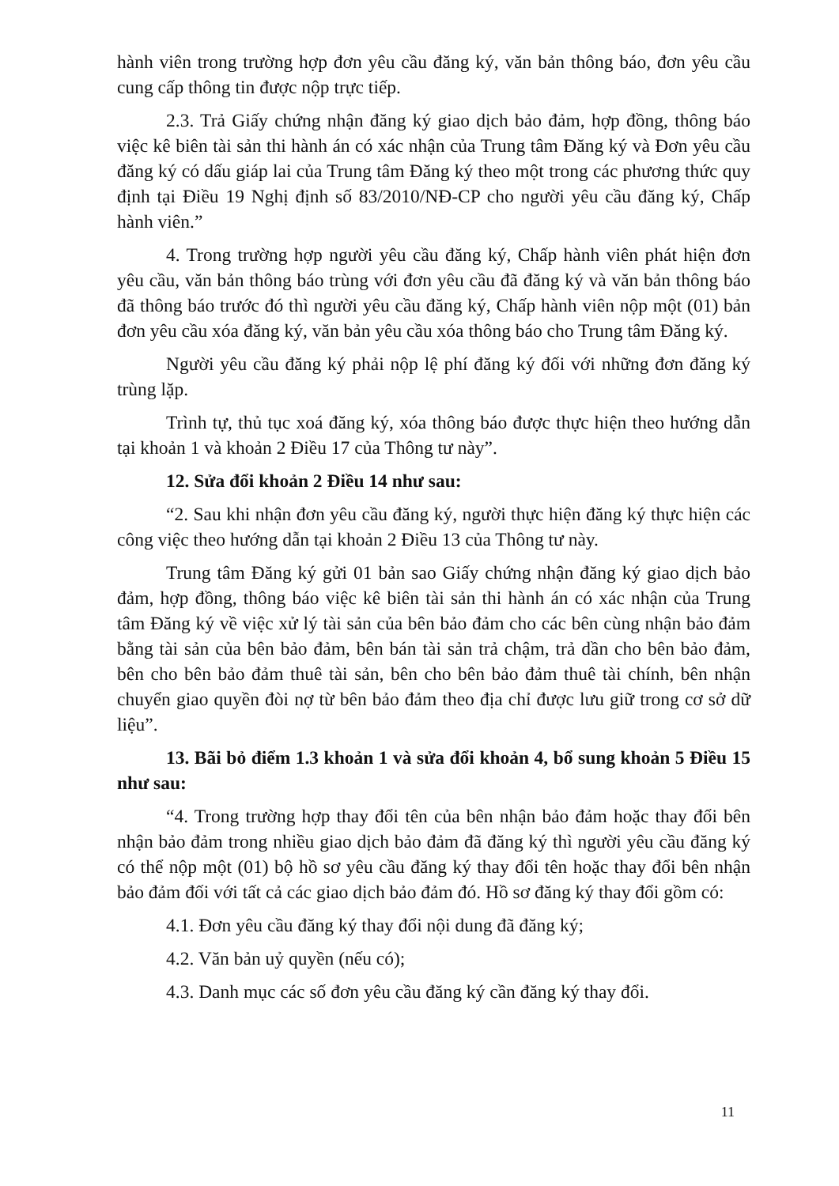hành viên trong trường hợp đơn yêu cầu đăng ký, văn bản thông báo, đơn yêu cầu cung cấp thông tin được nộp trực tiếp.
2.3. Trả Giấy chứng nhận đăng ký giao dịch bảo đảm, hợp đồng, thông báo việc kê biên tài sản thi hành án có xác nhận của Trung tâm Đăng ký và Đơn yêu cầu đăng ký có dấu giáp lai của Trung tâm Đăng ký theo một trong các phương thức quy định tại Điều 19 Nghị định số 83/2010/NĐ-CP cho người yêu cầu đăng ký, Chấp hành viên.”
4. Trong trường hợp người yêu cầu đăng ký, Chấp hành viên phát hiện đơn yêu cầu, văn bản thông báo trùng với đơn yêu cầu đã đăng ký và văn bản thông báo đã thông báo trước đó thì người yêu cầu đăng ký, Chấp hành viên nộp một (01) bản đơn yêu cầu xóa đăng ký, văn bản yêu cầu xóa thông báo cho Trung tâm Đăng ký.
Người yêu cầu đăng ký phải nộp lệ phí đăng ký đối với những đơn đăng ký trùng lặp.
Trình tự, thủ tục xoá đăng ký, xóa thông báo được thực hiện theo hướng dẫn tại khoản 1 và khoản 2 Điều 17 của Thông tư này”.
12. Sửa đổi khoản 2 Điều 14 như sau:
“2. Sau khi nhận đơn yêu cầu đăng ký, người thực hiện đăng ký thực hiện các công việc theo hướng dẫn tại khoản 2 Điều 13 của Thông tư này.
Trung tâm Đăng ký gửi 01 bản sao Giấy chứng nhận đăng ký giao dịch bảo đảm, hợp đồng, thông báo việc kê biên tài sản thi hành án có xác nhận của Trung tâm Đăng ký về việc xử lý tài sản của bên bảo đảm cho các bên cùng nhận bảo đảm bằng tài sản của bên bảo đảm, bên bán tài sản trả chậm, trả dần cho bên bảo đảm, bên cho bên bảo đảm thuê tài sản, bên cho bên bảo đảm thuê tài chính, bên nhận chuyển giao quyền đòi nợ từ bên bảo đảm theo địa chỉ được lưu giữ trong cơ sở dữ liệu”.
13. Bãi bỏ điểm 1.3 khoản 1 và sửa đổi khoản 4, bổ sung khoản 5 Điều 15 như sau:
“4. Trong trường hợp thay đổi tên của bên nhận bảo đảm hoặc thay đổi bên nhận bảo đảm trong nhiều giao dịch bảo đảm đã đăng ký thì người yêu cầu đăng ký có thể nộp một (01) bộ hồ sơ yêu cầu đăng ký thay đổi tên hoặc thay đổi bên nhận bảo đảm đối với tất cả các giao dịch bảo đảm đó. Hồ sơ đăng ký thay đổi gồm có:
4.1. Đơn yêu cầu đăng ký thay đổi nội dung đã đăng ký;
4.2. Văn bản uỷ quyền (nếu có);
4.3. Danh mục các số đơn yêu cầu đăng ký cần đăng ký thay đổi.
11